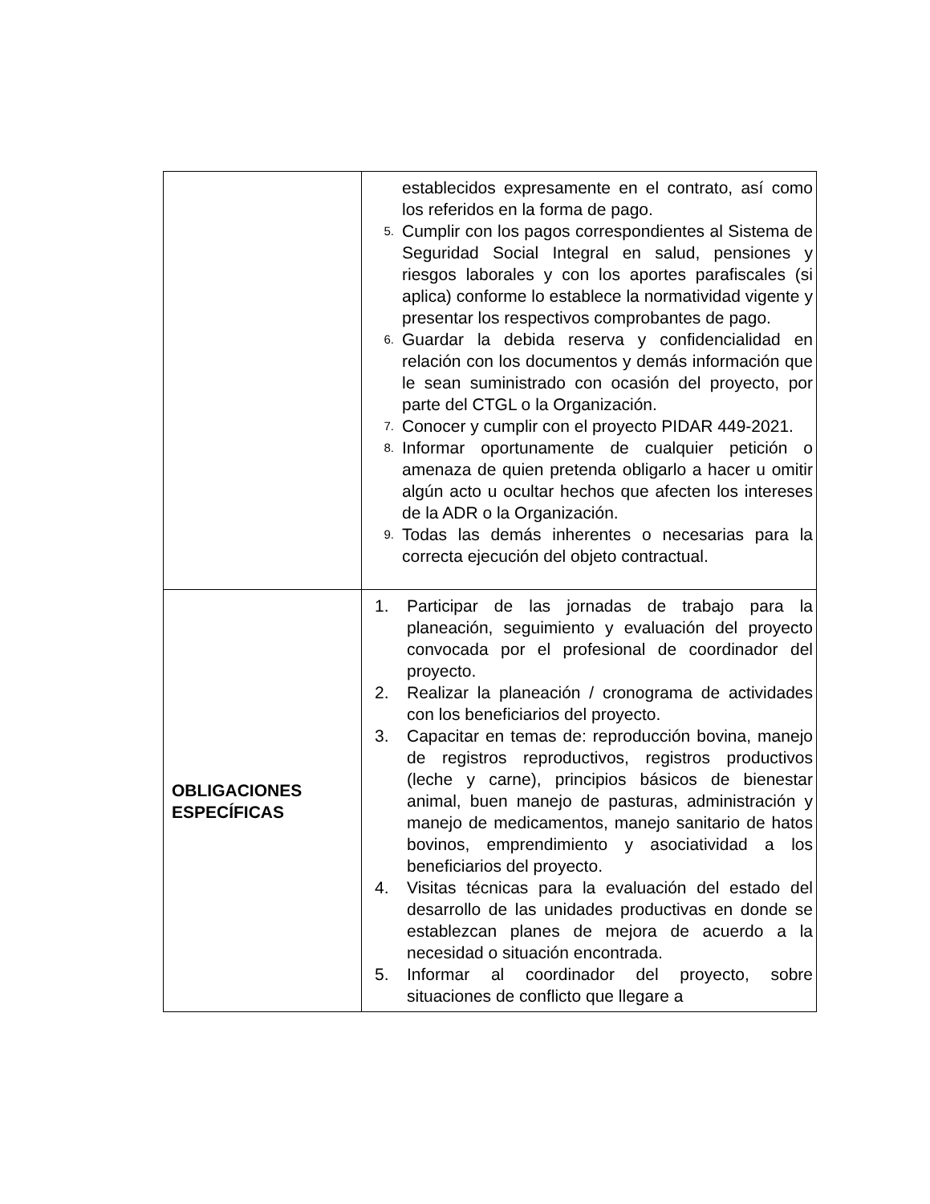| | establecidos expresamente en el contrato, así como los referidos en la forma de pago. 5. Cumplir con los pagos correspondientes al Sistema de Seguridad Social Integral en salud, pensiones y riesgos laborales y con los aportes parafiscales (si aplica) conforme lo establece la normatividad vigente y presentar los respectivos comprobantes de pago. 6. Guardar la debida reserva y confidencialidad en relación con los documentos y demás información que le sean suministrado con ocasión del proyecto, por parte del CTGL o la Organización. 7. Conocer y cumplir con el proyecto PIDAR 449-2021. 8. Informar oportunamente de cualquier petición o amenaza de quien pretenda obligarlo a hacer u omitir algún acto u ocultar hechos que afecten los intereses de la ADR o la Organización. 9. Todas las demás inherentes o necesarias para la correcta ejecución del objeto contractual. |
| OBLIGACIONES ESPECÍFICAS | 1. Participar de las jornadas de trabajo para la planeación, seguimiento y evaluación del proyecto convocada por el profesional de coordinador del proyecto. 2. Realizar la planeación / cronograma de actividades con los beneficiarios del proyecto. 3. Capacitar en temas de: reproducción bovina, manejo de registros reproductivos, registros productivos (leche y carne), principios básicos de bienestar animal, buen manejo de pasturas, administración y manejo de medicamentos, manejo sanitario de hatos bovinos, emprendimiento y asociatividad a los beneficiarios del proyecto. 4. Visitas técnicas para la evaluación del estado del desarrollo de las unidades productivas en donde se establezcan planes de mejora de acuerdo a la necesidad o situación encontrada. 5. Informar al coordinador del proyecto, sobre situaciones de conflicto que llegare a |